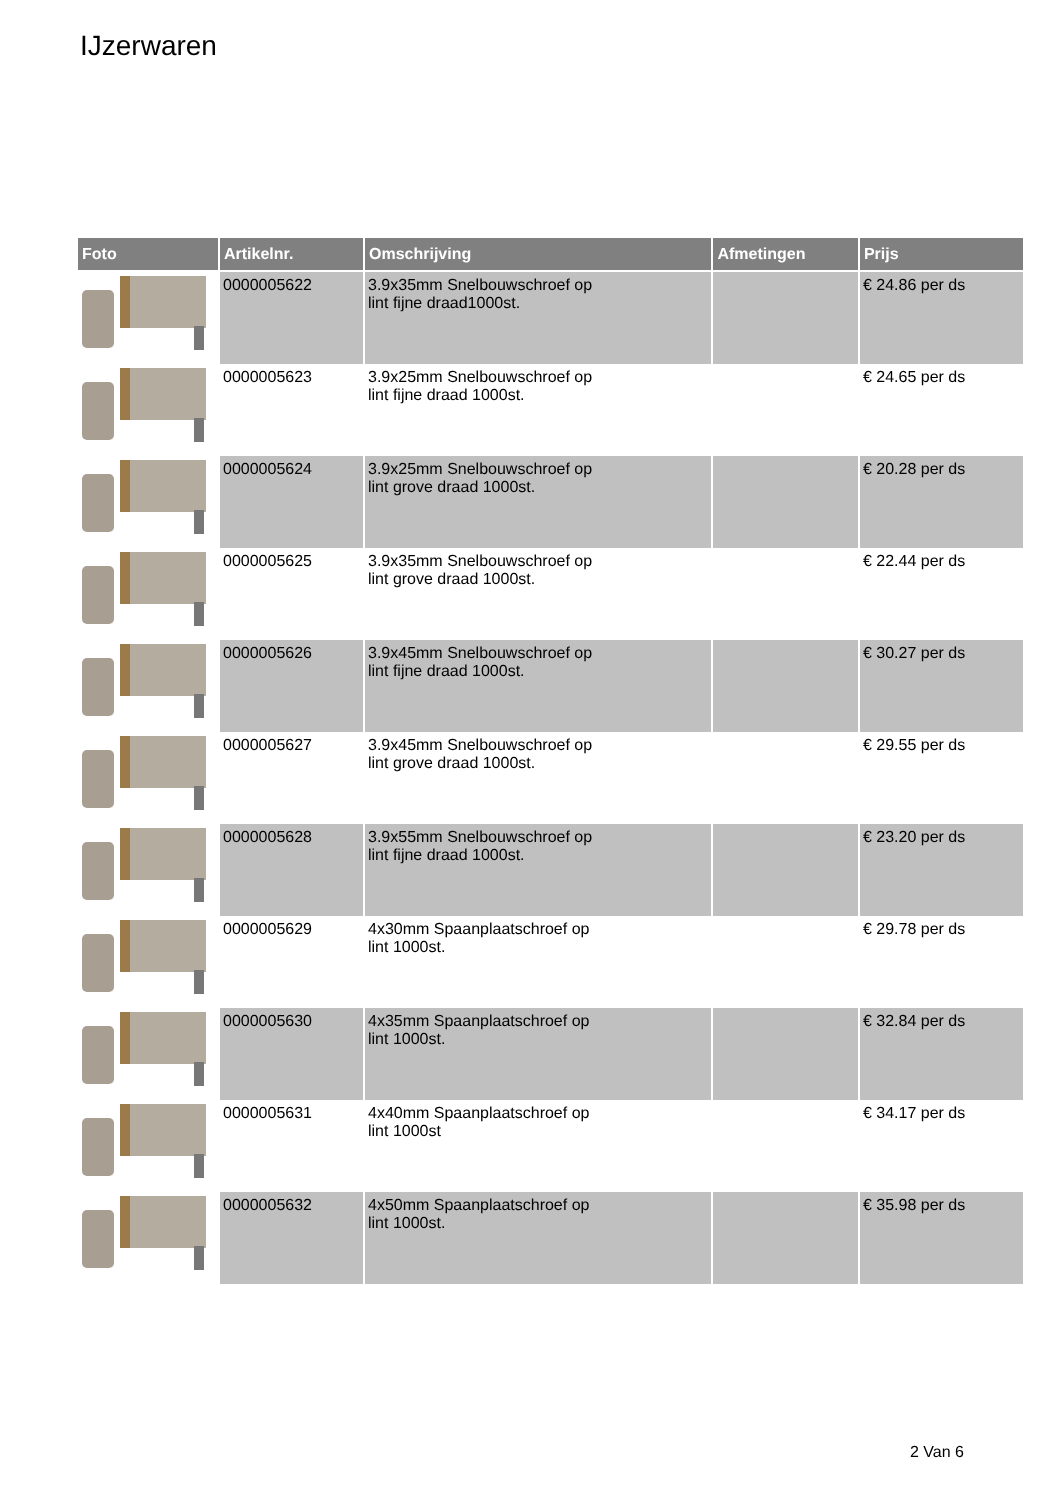IJzerwaren
| Foto | Artikelnr. | Omschrijving | Afmetingen | Prijs |
| --- | --- | --- | --- | --- |
| | 0000005622 | 3.9x35mm Snelbouwschroef op lint fijne draad1000st. | | € 24.86 per ds |
| | 0000005623 | 3.9x25mm Snelbouwschroef op lint fijne draad 1000st. | | € 24.65 per ds |
| | 0000005624 | 3.9x25mm Snelbouwschroef op lint grove draad 1000st. | | € 20.28 per ds |
| | 0000005625 | 3.9x35mm Snelbouwschroef op lint grove draad 1000st. | | € 22.44 per ds |
| | 0000005626 | 3.9x45mm Snelbouwschroef op lint fijne draad 1000st. | | € 30.27 per ds |
| | 0000005627 | 3.9x45mm Snelbouwschroef op lint grove draad 1000st. | | € 29.55 per ds |
| | 0000005628 | 3.9x55mm Snelbouwschroef op lint fijne draad 1000st. | | € 23.20 per ds |
| | 0000005629 | 4x30mm Spaanplaatschroef op lint 1000st. | | € 29.78 per ds |
| | 0000005630 | 4x35mm Spaanplaatschroef op lint 1000st. | | € 32.84 per ds |
| | 0000005631 | 4x40mm Spaanplaatschroef op lint 1000st | | € 34.17 per ds |
| | 0000005632 | 4x50mm Spaanplaatschroef op lint 1000st. | | € 35.98 per ds |
2 Van 6